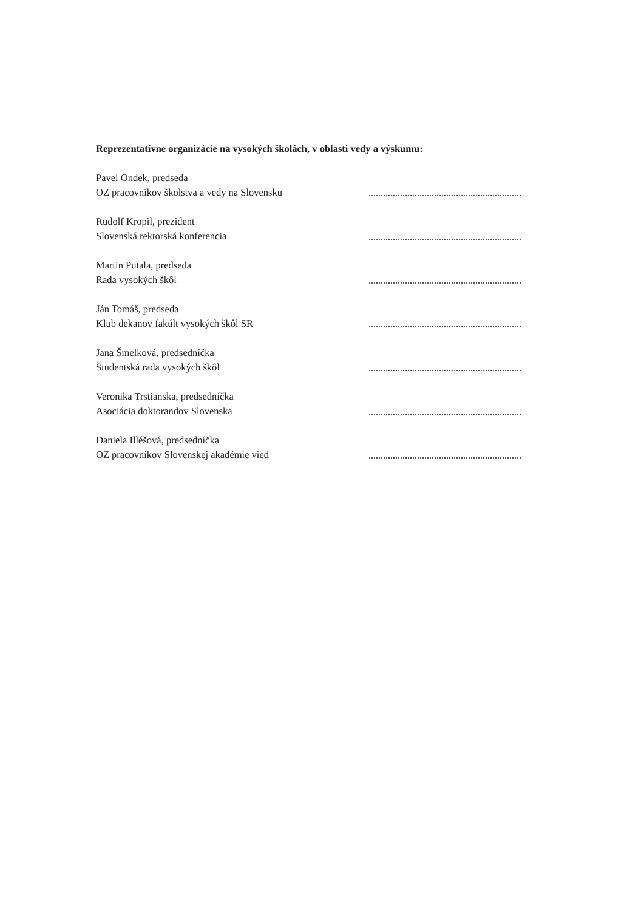Reprezentatívne organizácie na vysokých školách, v oblasti vedy a výskumu:
Pavel Ondek, predseda
OZ pracovníkov školstva a vedy na Slovensku
Rudolf Kropil, prezident
Slovenská rektorská konferencia
Martin Putala, predseda
Rada vysokých škôl
Ján Tomáš, predseda
Klub dekanov fakúlt vysokých škôl SR
Jana Šmelková, predsedníčka
Študentská rada vysokých škôl
Veronika Trstianska, predsedníčka
Asociácia doktorandov Slovenska
Daniela Illéšová, predsedníčka
OZ pracovníkov Slovenskej akadémie vied